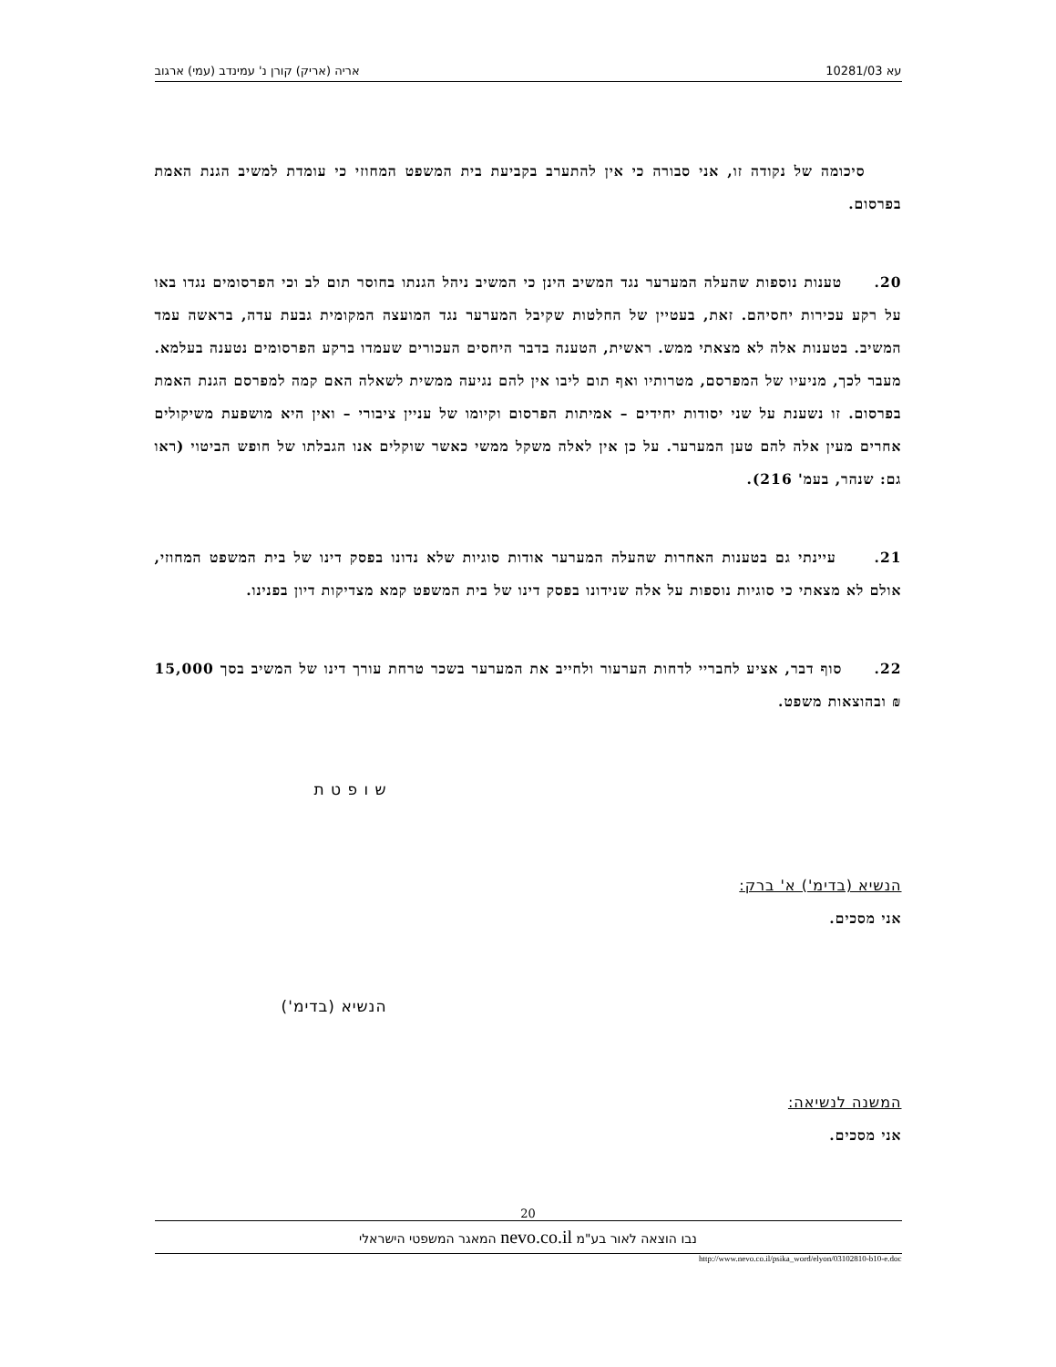עא 10281/03 אריה (אריק) קורן נ' עמינדב (עמי) ארגוב
סיכומה של נקודה זו, אני סבורה כי אין להתערב בקביעת בית המשפט המחוזי כי עומדת למשיב הגנת האמת בפרסום.
20. טענות נוספות שהעלה המערער נגד המשיב הינן כי המשיב ניהל הגנתו בחוסר תום לב וכי הפרסומים נגדו באו על רקע עכירות יחסיהם. זאת, בעטיין של החלטות שקיבל המערער נגד המועצה המקומית גבעת עדה, בראשה עמד המשיב. בטענות אלה לא מצאתי ממש. ראשית, הטענה בדבר היחסים העכורים שעמדו ברקע הפרסומים נטענה בעלמא. מעבר לכך, מניעיו של המפרסם, מטרותיו ואף תום ליבו אין להם נגיעה ממשית לשאלה האם קמה למפרסם הגנת האמת בפרסום. זו נשענת על שני יסודות יחידים – אמיתות הפרסום וקיומו של עניין ציבורי – ואין היא מושפעת משיקולים אחרים מעין אלה להם טען המערער. על כן אין לאלה משקל ממשי כאשר שוקלים אנו הגבלתו של חופש הביטוי (ראו גם: שנהר, בעמ' 216).
21. עיינתי גם בטענות האחרות שהעלה המערער אודות סוגיות שלא נדונו בפסק דינו של בית המשפט המחוזי, אולם לא מצאתי כי סוגיות נוספות על אלה שנידונו בפסק דינו של בית המשפט קמא מצדיקות דיון בפנינו.
22. סוף דבר, אציע לחבריי לדחות הערעור ולחייב את המערער בשכר טרחת עורך דינו של המשיב בסך 15,000 ₪ ובהוצאות משפט.
ש ו פ ט ת
הנשיא (בדימ') א' ברק:
אני מסכים.
הנשיא (בדימ')
המשנה לנשיאה:
אני מסכים.
20
נבו הוצאה לאור בע"מ nevo.co.il המאגר המשפטי הישראלי
http://www.nevo.co.il/psika_word/elyon/03102810-b10-e.doc